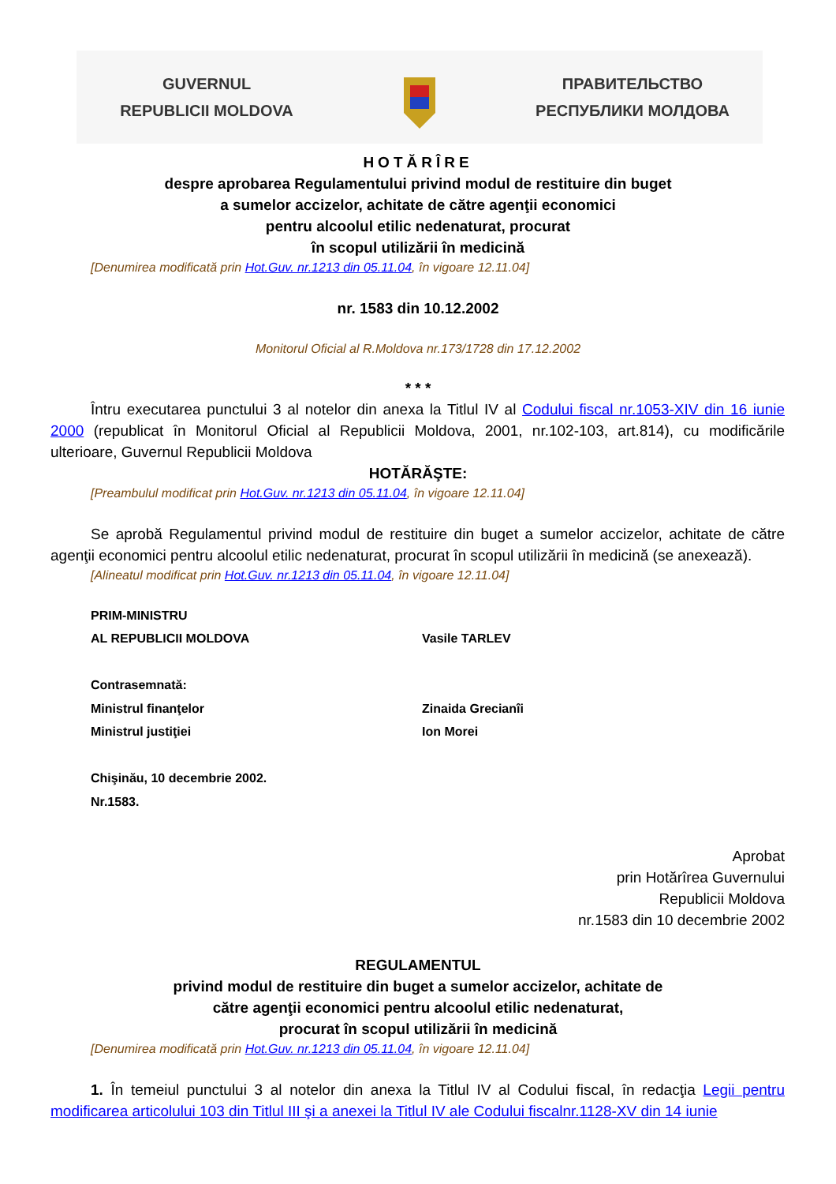GUVERNUL
REPUBLICII MOLDOVA
ПРАВИТЕЛЬСТВО
РЕСПУБЛИКИ МОЛДОВА
HOTĂRÎRE
despre aprobarea Regulamentului privind modul de restituire din buget
a sumelor accizelor, achitate de către agenţii economici
pentru alcoolul etilic nedenaturat, procurat
în scopul utilizării în medicină
[Denumirea modificată prin Hot.Guv. nr.1213 din 05.11.04, în vigoare 12.11.04]
nr. 1583 din 10.12.2002
Monitorul Oficial al R.Moldova nr.173/1728 din 17.12.2002
* * *
Întru executarea punctului 3 al notelor din anexa la Titlul IV al Codului fiscal nr.1053-XIV din 16 iunie 2000 (republicat în Monitorul Oficial al Republicii Moldova, 2001, nr.102-103, art.814), cu modificările ulterioare, Guvernul Republicii Moldova
HOTĂRĂŞTE:
[Preambulul modificat prin Hot.Guv. nr.1213 din 05.11.04, în vigoare 12.11.04]
Se aprobă Regulamentul privind modul de restituire din buget a sumelor accizelor, achitate de către agenţii economici pentru alcoolul etilic nedenaturat, procurat în scopul utilizării în medicină (se anexează).
[Alineatul modificat prin Hot.Guv. nr.1213 din 05.11.04, în vigoare 12.11.04]
| PRIM-MINISTRU | |
| AL REPUBLICII MOLDOVA | Vasile TARLEV |
| Contrasemnată: | |
| Ministrul finanţelor | Zinaida Grecianîi |
| Ministrul justiţiei | Ion Morei |
| Chişinău, 10 decembrie 2002. | |
| Nr.1583. | |
Aprobat
prin Hotărîrea Guvernului
Republicii Moldova
nr.1583 din 10 decembrie 2002
REGULAMENTUL
privind modul de restituire din buget a sumelor accizelor, achitate de
către agenţii economici pentru alcoolul etilic nedenaturat,
procurat în scopul utilizării în medicină
[Denumirea modificată prin Hot.Guv. nr.1213 din 05.11.04, în vigoare 12.11.04]
1. În temeiul punctului 3 al notelor din anexa la Titlul IV al Codului fiscal, în redacţia Legii pentru modificarea articolului 103 din Titlul III şi a anexei la Titlul IV ale Codului fiscalnr.1128-XV din 14 iunie